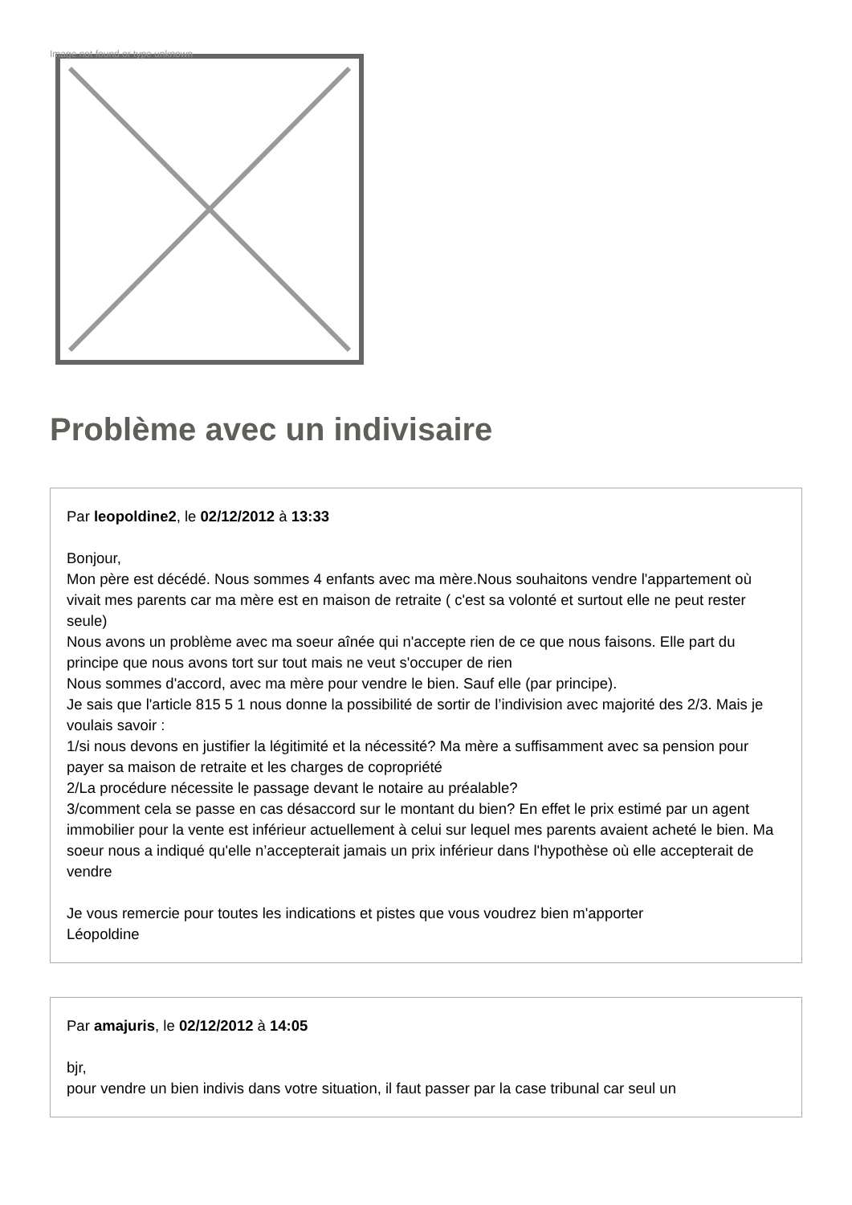Image not found or type unknown
Problème avec un indivisaire
Par leopoldine2, le 02/12/2012 à 13:33
Bonjour,
Mon père est décédé. Nous sommes 4 enfants avec ma mère.Nous souhaitons vendre l'appartement où vivait mes parents car ma mère est en maison de retraite ( c'est sa volonté et surtout elle ne peut rester seule)
Nous avons un problème avec ma soeur aînée qui n'accepte rien de ce que nous faisons. Elle part du principe que nous avons tort sur tout mais ne veut s'occuper de rien
Nous sommes d'accord, avec ma mère pour vendre le bien. Sauf elle (par principe).
Je sais que l'article 815 5 1 nous donne la possibilité de sortir de l’indivision avec majorité des 2/3. Mais je voulais savoir :
1/si nous devons en justifier la légitimité et la nécessité? Ma mère a suffisamment avec sa pension pour payer sa maison de retraite et les charges de copropriété
2/La procédure nécessite le passage devant le notaire au préalable?
3/comment cela se passe en cas désaccord sur le montant du bien? En effet le prix estimé par un agent immobilier pour la vente est inférieur actuellement à celui sur lequel mes parents avaient acheté le bien. Ma soeur nous a indiqué qu'elle n’accepterait jamais un prix inférieur dans l'hypothèse où elle accepterait de vendre
Je vous remercie pour toutes les indications et pistes que vous voudrez bien m'apporter
Léopoldine
Par amajuris, le 02/12/2012 à 14:05
bjr,
pour vendre un bien indivis dans votre situation, il faut passer par la case tribunal car seul un